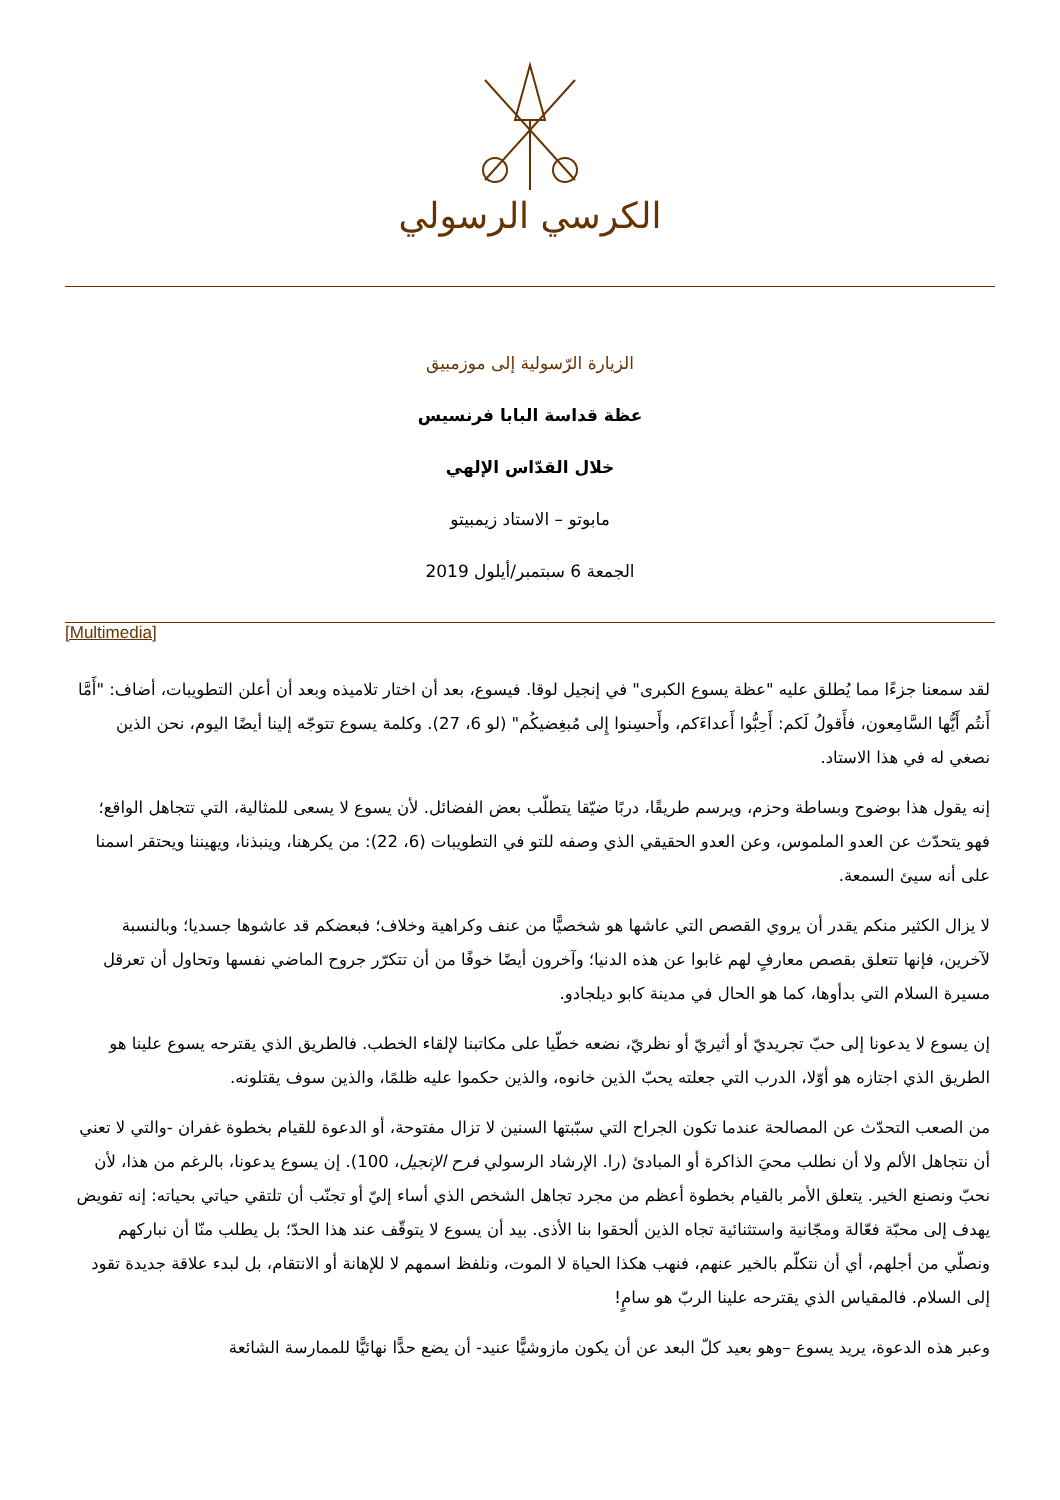الكرسي الرسولي
الزيارة الرّسولية إلى موزمبيق
عظة قداسة البابا فرنسيس
خلال القدّاس الإلهي
مابوتو – الاستاد زيمبيتو
الجمعة 6 سبتمبر/أيلول 2019
[Multimedia]
لقد سمعنا جزءًا مما يُطلق عليه "عظة يسوع الكبرى" في إنجيل لوقا. فيسوع، بعد أن اختار تلاميذه وبعد أن أعلن التطويبات، أضاف: "أَمَّا أَنتُم أَيُّها السَّامِعون، فأَقولُ لَكم: أَحِبُّوا أَعداءَكم، وأَحسِنوا إِلى مُبغِضيكُم" (لو 6، 27). وكلمة يسوع تتوجّه إلينا أيضًا اليوم، نحن الذين نصغي له في هذا الاستاد.
إنه يقول هذا بوضوح وبساطة وحزم، ويرسم طريقًا، دربًا ضيّقا يتطلّب بعض الفضائل. لأن يسوع لا يسعى للمثالية، التي تتجاهل الواقع؛ فهو يتحدّث عن العدو الملموس، وعن العدو الحقيقي الذي وصفه للتو في التطويبات (6، 22): من يكرهنا، وينبذنا، ويهيننا ويحتقر اسمنا على أنه سيئ السمعة.
لا يزال الكثير منكم يقدر أن يروي القصص التي عاشها هو شخصيًّا من عنف وكراهية وخلاف؛ فبعضكم قد عاشوها جسديا؛ وبالنسبة لآخرين، فإنها تتعلق بقصص معارفٍ لهم غابوا عن هذه الدنيا؛ وآخرون أيضًا خوفًا من أن تتكرّر جروح الماضي نفسها وتحاول أن تعرقل مسيرة السلام التي بدأوها، كما هو الحال في مدينة كابو ديلجادو.
إن يسوع لا يدعونا إلى حبّ تجريديّ أو أثيريّ أو نظريّ، نضعه خطّيا على مكاتبنا لإلقاء الخطب. فالطريق الذي يقترحه يسوع علينا هو الطريق الذي اجتازه هو أوّلا، الدرب التي جعلته يحبّ الذين خانوه، والذين حكموا عليه ظلمًا، والذين سوف يقتلونه.
من الصعب التحدّث عن المصالحة عندما تكون الجراح التي سبّبتها السنين لا تزال مفتوحة، أو الدعوة للقيام بخطوة غفران -والتي لا تعني أن نتجاهل الألم ولا أن نطلب محيَ الذاكرة أو المبادئ (را. الإرشاد الرسولي فرح الإنجيل، 100). إن يسوع يدعونا، بالرغم من هذا، لأن نحبّ ونصنع الخير. يتعلق الأمر بالقيام بخطوة أعظم من مجرد تجاهل الشخص الذي أساء إليّ أو تجنّب أن تلتقي حياتي بحياته: إنه تفويض يهدف إلى محبّة فعّالة ومجّانية واستثنائية تجاه الذين ألحقوا بنا الأذى. بيد أن يسوع لا يتوقّف عند هذا الحدّ؛ بل يطلب منّا أن نباركهم ونصلّي من أجلهم، أي أن نتكلّم بالخير عنهم، فنهب هكذا الحياة لا الموت، ونلفظ اسمهم لا للإهانة أو الانتقام، بل لبدء علاقة جديدة تقود إلى السلام. فالمقياس الذي يقترحه علينا الربّ هو سامٍ!
وعبر هذه الدعوة، يريد يسوع –وهو بعيد كلّ البعد عن أن يكون مازوشيًّا عنيد- أن يضع حدًّا نهائيًّا للممارسة الشائعة